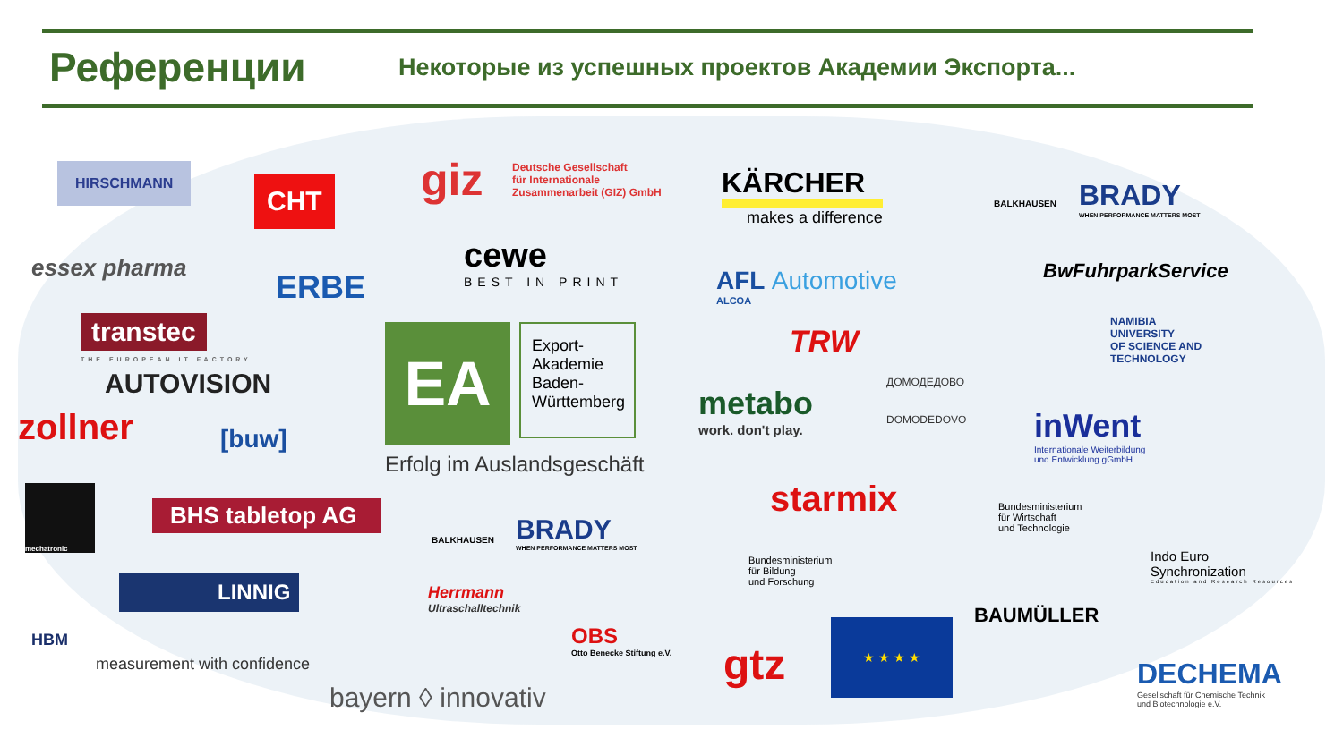Референции
Некоторые из успешных проектов Академии Экспорта...
HIRSCHMANN
CHT giz
Deutsche Gesellschaft
für Internationale
Zusammenarbeit (GIZ) GmbH
KÄRCHER
makes a difference
BALKHAUSEN
BRADY
WHEN PERFORMANCE MATTERS MOST
essex pharma
ERBE
cewe
BEST IN PRINT
AFL Automotive
ALCOA
BwFuhrparkService
transtec
THE EUROPEAN IT FACTORY EA
Export-
Akademie
Baden-
Württemberg
Erfolg im Auslandsgeschäft
TRW
NAMIBIA
UNIVERSITY
OF SCIENCE AND
TECHNOLOGY
AUTOVISION
metabo
work. don't play.
ДОМОДЕДОВО
DOMODEDOVO
zollner [buw]
inWent
Internationale Weiterbildung
und Entwicklung gGmbH
mechatronic
BHS tabletop AG
BALKHAUSEN
BRADY
WHEN PERFORMANCE MATTERS MOST
starmix
Bundesministerium
für Wirtschaft
und Technologie
Bundesministerium
für Bildung
und Forschung
Indo Euro
Synchronization
Education and Research Resources
LINNIG
Herrmann
Ultraschalltechnik
BAUMÜLLER
HBM
measurement with confidence
OBS
Otto Benecke Stiftung e.V.
gtz
★ ★ ★ ★
DECHEMA
Gesellschaft für Chemische Technik
und Biotechnologie e.V.
bayern ◊ innovativ